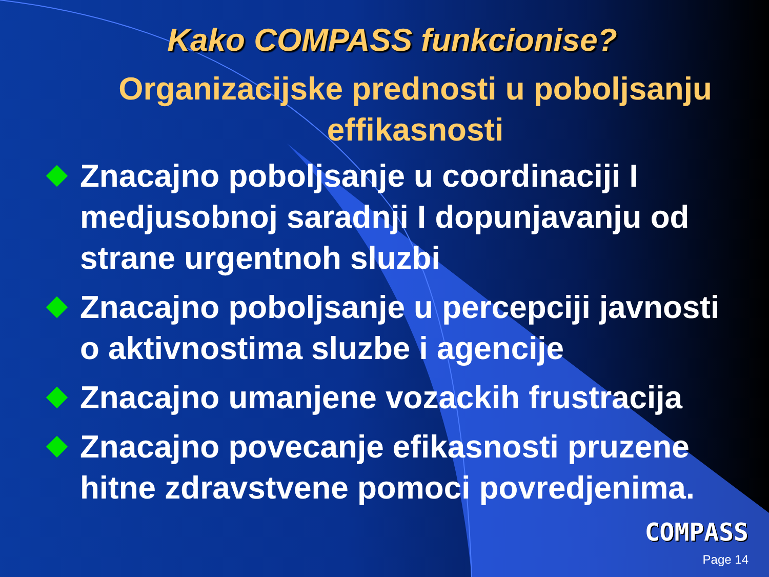Kako COMPASS funkcionise?
Organizacijske prednosti u poboljsanju effikasnosti
Znacajno poboljsanje u coordinaciji I medjusobnoj saradnji I dopunjavanju od strane urgentnoh sluzbi
Znacajno poboljsanje u percepciji javnosti o aktivnostima sluzbe i agencije
Znacajno umanjene vozackih frustracija
Znacajno povecanje efikasnosti pruzene hitne zdravstvene pomoci povredjenima.
COMPASS
Page 14